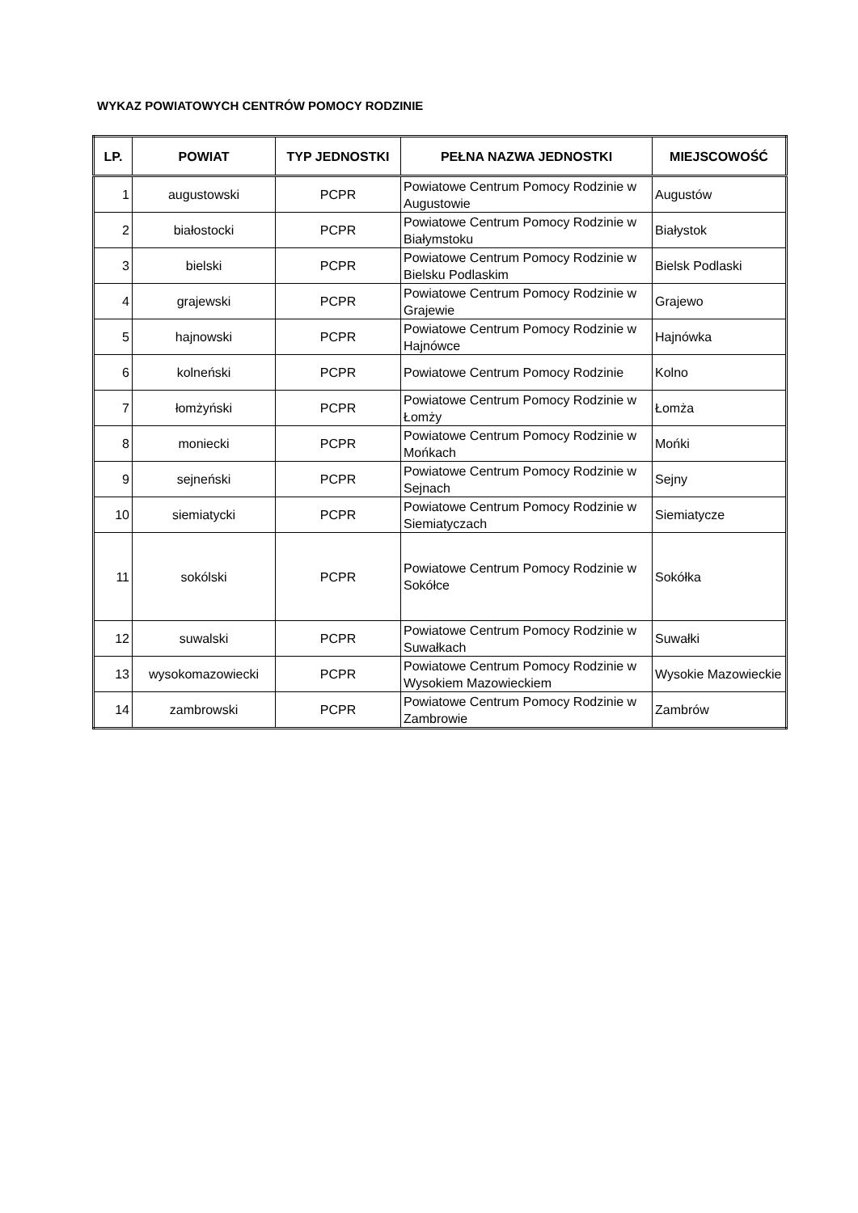WYKAZ POWIATOWYCH CENTRÓW POMOCY RODZINIE
| LP. | POWIAT | TYP JEDNOSTKI | PEŁNA NAZWA JEDNOSTKI | MIEJSCOWOŚĆ |
| --- | --- | --- | --- | --- |
| 1 | augustowski | PCPR | Powiatowe Centrum Pomocy Rodzinie w Augustowie | Augustów |
| 2 | białostocki | PCPR | Powiatowe Centrum Pomocy Rodzinie w Białymstoku | Białystok |
| 3 | bielski | PCPR | Powiatowe Centrum Pomocy Rodzinie w Bielsku Podlaskim | Bielsk Podlaski |
| 4 | grajewski | PCPR | Powiatowe Centrum Pomocy Rodzinie w Grajewie | Grajewo |
| 5 | hajnowski | PCPR | Powiatowe Centrum Pomocy Rodzinie w Hajnówce | Hajnówka |
| 6 | kolneński | PCPR | Powiatowe Centrum Pomocy Rodzinie | Kolno |
| 7 | łomżyński | PCPR | Powiatowe Centrum Pomocy Rodzinie w Łomży | Łomża |
| 8 | moniecki | PCPR | Powiatowe Centrum Pomocy Rodzinie w Mońkach | Mońki |
| 9 | sejneński | PCPR | Powiatowe Centrum Pomocy Rodzinie w Sejnach | Sejny |
| 10 | siemiatycki | PCPR | Powiatowe Centrum Pomocy Rodzinie w Siemiatyczach | Siemiatycze |
| 11 | sokólski | PCPR | Powiatowe Centrum Pomocy Rodzinie w Sokółce | Sokółka |
| 12 | suwalski | PCPR | Powiatowe Centrum Pomocy Rodzinie w Suwałkach | Suwałki |
| 13 | wysokomazowiecki | PCPR | Powiatowe Centrum Pomocy Rodzinie w Wysokiem Mazowieckiem | Wysokie Mazowieckie |
| 14 | zambrowski | PCPR | Powiatowe Centrum Pomocy Rodzinie w Zambrowie | Zambrów |